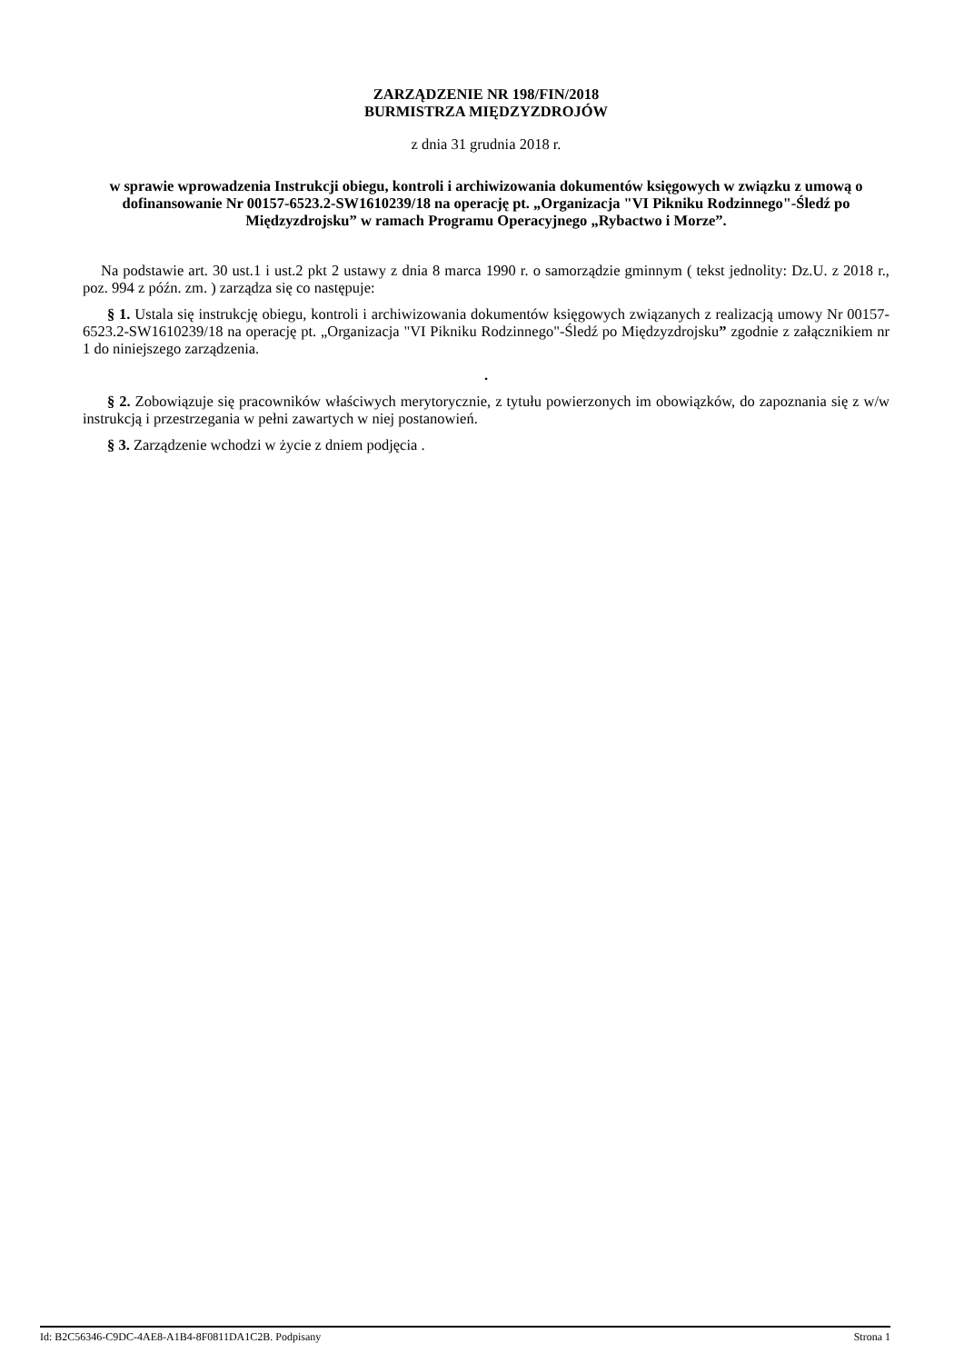ZARZĄDZENIE NR 198/FIN/2018
BURMISTRZA MIĘDZYZDROJÓW
z dnia 31 grudnia 2018 r.
w sprawie wprowadzenia Instrukcji obiegu, kontroli i archiwizowania dokumentów księgowych w związku z umową o dofinansowanie Nr 00157-6523.2-SW1610239/18 na operację pt. „Organizacja "VI Pikniku Rodzinnego"-Śledź po Międzyzdrojsku” w ramach Programu Operacyjnego „Rybactwo i Morze”.
Na podstawie art. 30 ust.1 i ust.2 pkt 2 ustawy z dnia 8 marca 1990 r. o samorządzie gminnym ( tekst jednolity: Dz.U. z 2018 r., poz. 994 z późn. zm. ) zarządza się co następuje:
§ 1. Ustala się instrukcję obiegu, kontroli i archiwizowania dokumentów księgowych związanych z realizacją umowy Nr 00157-6523.2-SW1610239/18 na operację pt. „Organizacja "VI Pikniku Rodzinnego"-Śledź po Międzyzdrojsku” zgodnie z załącznikiem nr 1 do niniejszego zarządzenia.
.
§ 2. Zobowiązuje się pracowników właściwych merytorycznie, z tytułu powierzonych im obowiązków, do zapoznania się z w/w instrukcją i przestrzegania w pełni zawartych w niej postanowień.
§ 3. Zarządzenie wchodzi w życie z dniem podjęcia .
Id: B2C56346-C9DC-4AE8-A1B4-8F0811DA1C2B. Podpisany Strona 1